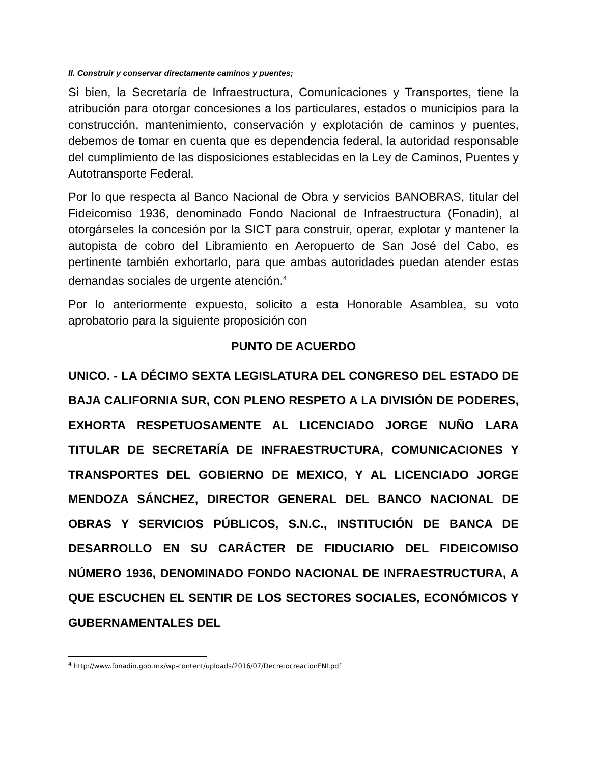II. Construir y conservar directamente caminos y puentes;
Si bien, la Secretaría de Infraestructura, Comunicaciones y Transportes, tiene la atribución para otorgar concesiones a los particulares, estados o municipios para la construcción, mantenimiento, conservación y explotación de caminos y puentes, debemos de tomar en cuenta que es dependencia federal, la autoridad responsable del cumplimiento de las disposiciones establecidas en la Ley de Caminos, Puentes y Autotransporte Federal.
Por lo que respecta al Banco Nacional de Obra y servicios BANOBRAS, titular del Fideicomiso 1936, denominado Fondo Nacional de Infraestructura (Fonadin), al otorgárseles la concesión por la SICT para construir, operar, explotar y mantener la autopista de cobro del Libramiento en Aeropuerto de San José del Cabo, es pertinente también exhortarlo, para que ambas autoridades puedan atender estas demandas sociales de urgente atención.<sup>4</sup>
Por lo anteriormente expuesto, solicito a esta Honorable Asamblea, su voto aprobatorio para la siguiente proposición con
PUNTO DE ACUERDO
UNICO. - LA DÉCIMO SEXTA LEGISLATURA DEL CONGRESO DEL ESTADO DE BAJA CALIFORNIA SUR, CON PLENO RESPETO A LA DIVISIÓN DE PODERES, EXHORTA RESPETUOSAMENTE AL LICENCIADO JORGE NUÑO LARA TITULAR DE SECRETARÍA DE INFRAESTRUCTURA, COMUNICACIONES Y TRANSPORTES DEL GOBIERNO DE MEXICO, Y AL LICENCIADO JORGE MENDOZA SÁNCHEZ, DIRECTOR GENERAL DEL BANCO NACIONAL DE OBRAS Y SERVICIOS PÚBLICOS, S.N.C., INSTITUCIÓN DE BANCA DE DESARROLLO EN SU CARÁCTER DE FIDUCIARIO DEL FIDEICOMISO NÚMERO 1936, DENOMINADO FONDO NACIONAL DE INFRAESTRUCTURA, A QUE ESCUCHEN EL SENTIR DE LOS SECTORES SOCIALES, ECONÓMICOS Y GUBERNAMENTALES DEL
<sup>4</sup> http://www.fonadin.gob.mx/wp-content/uploads/2016/07/DecretocreacionFNI.pdf